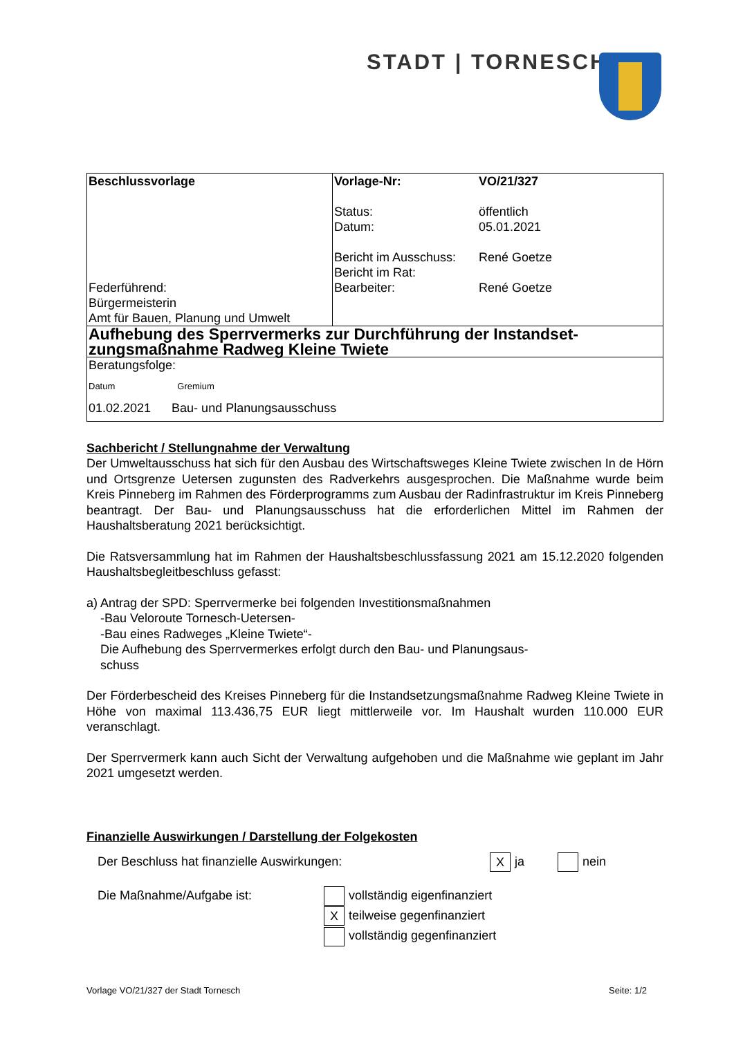STADT | TORNESCH
| Beschlussvorlage Federführend: Bürgermeisterin Amt für Bauen, Planung und Umwelt | Vorlage-Nr: Status: Datum: Bericht im Ausschuss: Bericht im Rat: Bearbeiter: | VO/21/327 öffentlich 05.01.2021 René Goetze René Goetze |
| Aufhebung des Sperrvermerks zur Durchführung der Instandset-zungsmaßnahme Radweg Kleine Twiete | | |
| Beratungsfolge: Datum Gremium 01.02.2021 Bau- und Planungsausschuss | | |
Sachbericht / Stellungnahme der Verwaltung
Der Umweltausschuss hat sich für den Ausbau des Wirtschaftsweges Kleine Twiete zwischen In de Hörn und Ortsgrenze Uetersen zugunsten des Radverkehrs ausgesprochen. Die Maßnahme wurde beim Kreis Pinneberg im Rahmen des Förderprogramms zum Ausbau der Radinfrastruktur im Kreis Pinneberg beantragt. Der Bau- und Planungsausschuss hat die erforderlichen Mittel im Rahmen der Haushaltsberatung 2021 berücksichtigt.
Die Ratsversammlung hat im Rahmen der Haushaltsbeschlussfassung 2021 am 15.12.2020 folgenden Haushaltsbegleitbeschluss gefasst:
a) Antrag der SPD: Sperrvermerke bei folgenden Investitionsmaßnahmen
-Bau Veloroute Tornesch-Uetersen-
-Bau eines Radweges „Kleine Twiete“-
Die Aufhebung des Sperrvermerkes erfolgt durch den Bau- und Planungsaus-
schuss
Der Förderbescheid des Kreises Pinneberg für die Instandsetzungsmaßnahme Radweg Kleine Twiete in Höhe von maximal 113.436,75 EUR liegt mittlerweile vor. Im Haushalt wurden 110.000 EUR veranschlagt.
Der Sperrvermerk kann auch Sicht der Verwaltung aufgehoben und die Maßnahme wie geplant im Jahr 2021 umgesetzt werden.
Finanzielle Auswirkungen / Darstellung der Folgekosten
Der Beschluss hat finanzielle Auswirkungen: X ja nein
Die Maßnahme/Aufgabe ist: vollständig eigenfinanziert
Xteilweise gegenfinanziert
vollständig gegenfinanziert
Vorlage VO/21/327 der Stadt Tornesch Seite: 1/2